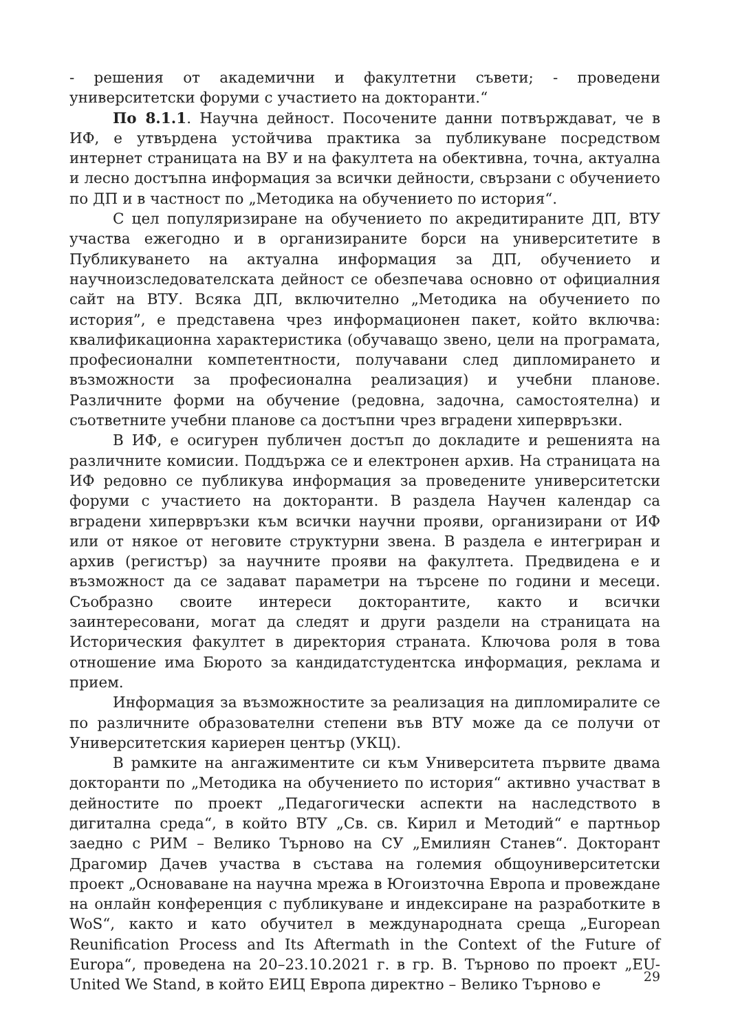- решения от академични и факултетни съвети; - проведени университетски форуми с участието на докторанти.“
По 8.1.1. Научна дейност. Посочените данни потвърждават, че в ИФ, е утвърдена устойчива практика за публикуване посредством интернет страницата на ВУ и на факултета на обективна, точна, актуална и лесно достъпна информация за всички дейности, свързани с обучението по ДП и в частност по „Методика на обучението по история“.
С цел популяризиране на обучението по акредитираните ДП, ВТУ участва ежегодно и в организираните борси на университетите в Публикуването на актуална информация за ДП, обучението и научноизследователската дейност се обезпечава основно от официалния сайт на ВТУ. Всяка ДП, включително „Методика на обучението по история”, е представена чрез информационен пакет, който включва: квалификационна характеристика (обучаващо звено, цели на програмата, професионални компетентности, получавани след дипломирането и възможности за професионална реализация) и учебни планове. Различните форми на обучение (редовна, задочна, самостоятелна) и съответните учебни планове са достъпни чрез вградени хипервръзки.
В ИФ, е осигурен публичен достъп до докладите и решенията на различните комисии. Поддържа се и електронен архив. На страницата на ИФ редовно се публикува информация за проведените университетски форуми с участието на докторанти. В раздела Научен календар са вградени хипервръзки към всички научни прояви, организирани от ИФ или от някое от неговите структурни звена. В раздела е интегриран и архив (регистър) за научните прояви на факултета. Предвидена е и възможност да се задават параметри на търсене по години и месеци. Съобразно своите интереси докторантите, както и всички заинтересовани, могат да следят и други раздели на страницата на Историческия факултет в директория страната. Ключова роля в това отношение има Бюрото за кандидатстудентска информация, реклама и прием.
Информация за възможностите за реализация на дипломиралите се по различните образователни степени във ВТУ може да се получи от Университетския кариерен център (УКЦ).
В рамките на ангажиментите си към Университета първите двама докторанти по „Методика на обучението по история“ активно участват в дейностите по проект „Педагогически аспекти на наследството в дигитална среда“, в който ВТУ „Св. св. Кирил и Методий“ е партньор заедно с РИМ – Велико Търново на СУ „Емилиян Станев“. Докторант Драгомир Дачев участва в състава на големия общоуниверситетски проект „Основаване на научна мрежа в Югоизточна Европа и провеждане на онлайн конференция с публикуване и индексиране на разработките в WoS“, както и като обучител в международната среща „European Reunification Process and Its Aftermath in the Context of the Future of Europa“, проведена на 20–23.10.2021 г. в гр. В. Търново по проект „EU-United We Stand, в който ЕИЦ Европа директно – Велико Търново е
29